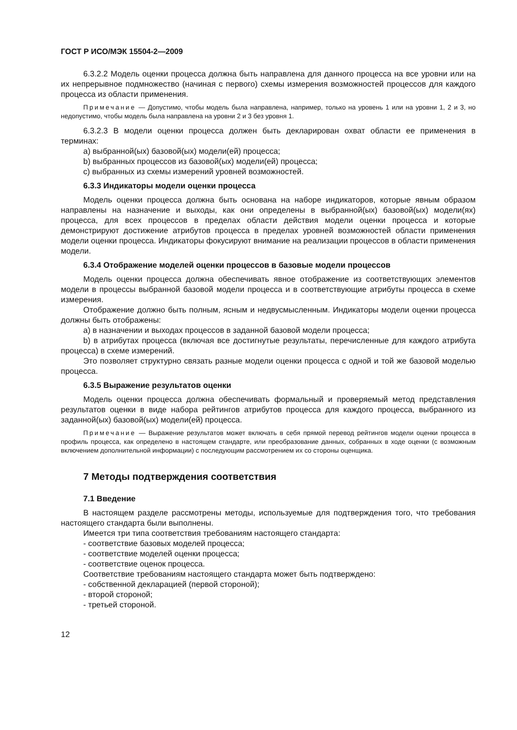ГОСТ Р ИСО/МЭК 15504-2—2009
6.3.2.2 Модель оценки процесса должна быть направлена для данного процесса на все уровни или на их непрерывное подмножество (начиная с первого) схемы измерения возможностей процессов для каждого процесса из области применения.
Примечание — Допустимо, чтобы модель была направлена, например, только на уровень 1 или на уровни 1, 2 и 3, но недопустимо, чтобы модель была направлена на уровни 2 и 3 без уровня 1.
6.3.2.3 В модели оценки процесса должен быть декларирован охват области ее применения в терминах:
a) выбранной(ых) базовой(ых) модели(ей) процесса;
b) выбранных процессов из базовой(ых) модели(ей) процесса;
c) выбранных из схемы измерений уровней возможностей.
6.3.3 Индикаторы модели оценки процесса
Модель оценки процесса должна быть основана на наборе индикаторов, которые явным образом направлены на назначение и выходы, как они определены в выбранной(ых) базовой(ых) модели(ях) процесса, для всех процессов в пределах области действия модели оценки процесса и которые демонстрируют достижение атрибутов процесса в пределах уровней возможностей области применения модели оценки процесса. Индикаторы фокусируют внимание на реализации процессов в области применения модели.
6.3.4 Отображение моделей оценки процессов в базовые модели процессов
Модель оценки процесса должна обеспечивать явное отображение из соответствующих элементов модели в процессы выбранной базовой модели процесса и в соответствующие атрибуты процесса в схеме измерения.
Отображение должно быть полным, ясным и недвусмысленным. Индикаторы модели оценки процесса должны быть отображены:
a) в назначении и выходах процессов в заданной базовой модели процесса;
b) в атрибутах процесса (включая все достигнутые результаты, перечисленные для каждого атрибута процесса) в схеме измерений.
Это позволяет структурно связать разные модели оценки процесса с одной и той же базовой моделью процесса.
6.3.5 Выражение результатов оценки
Модель оценки процесса должна обеспечивать формальный и проверяемый метод представления результатов оценки в виде набора рейтингов атрибутов процесса для каждого процесса, выбранного из заданной(ых) базовой(ых) модели(ей) процесса.
Примечание — Выражение результатов может включать в себя прямой перевод рейтингов модели оценки процесса в профиль процесса, как определено в настоящем стандарте, или преобразование данных, собранных в ходе оценки (с возможным включением дополнительной информации) с последующим рассмотрением их со стороны оценщика.
7 Методы подтверждения соответствия
7.1 Введение
В настоящем разделе рассмотрены методы, используемые для подтверждения того, что требования настоящего стандарта были выполнены.
Имеется три типа соответствия требованиям настоящего стандарта:
- соответствие базовых моделей процесса;
- соответствие моделей оценки процесса;
- соответствие оценок процесса.
Соответствие требованиям настоящего стандарта может быть подтверждено:
- собственной декларацией (первой стороной);
- второй стороной;
- третьей стороной.
12